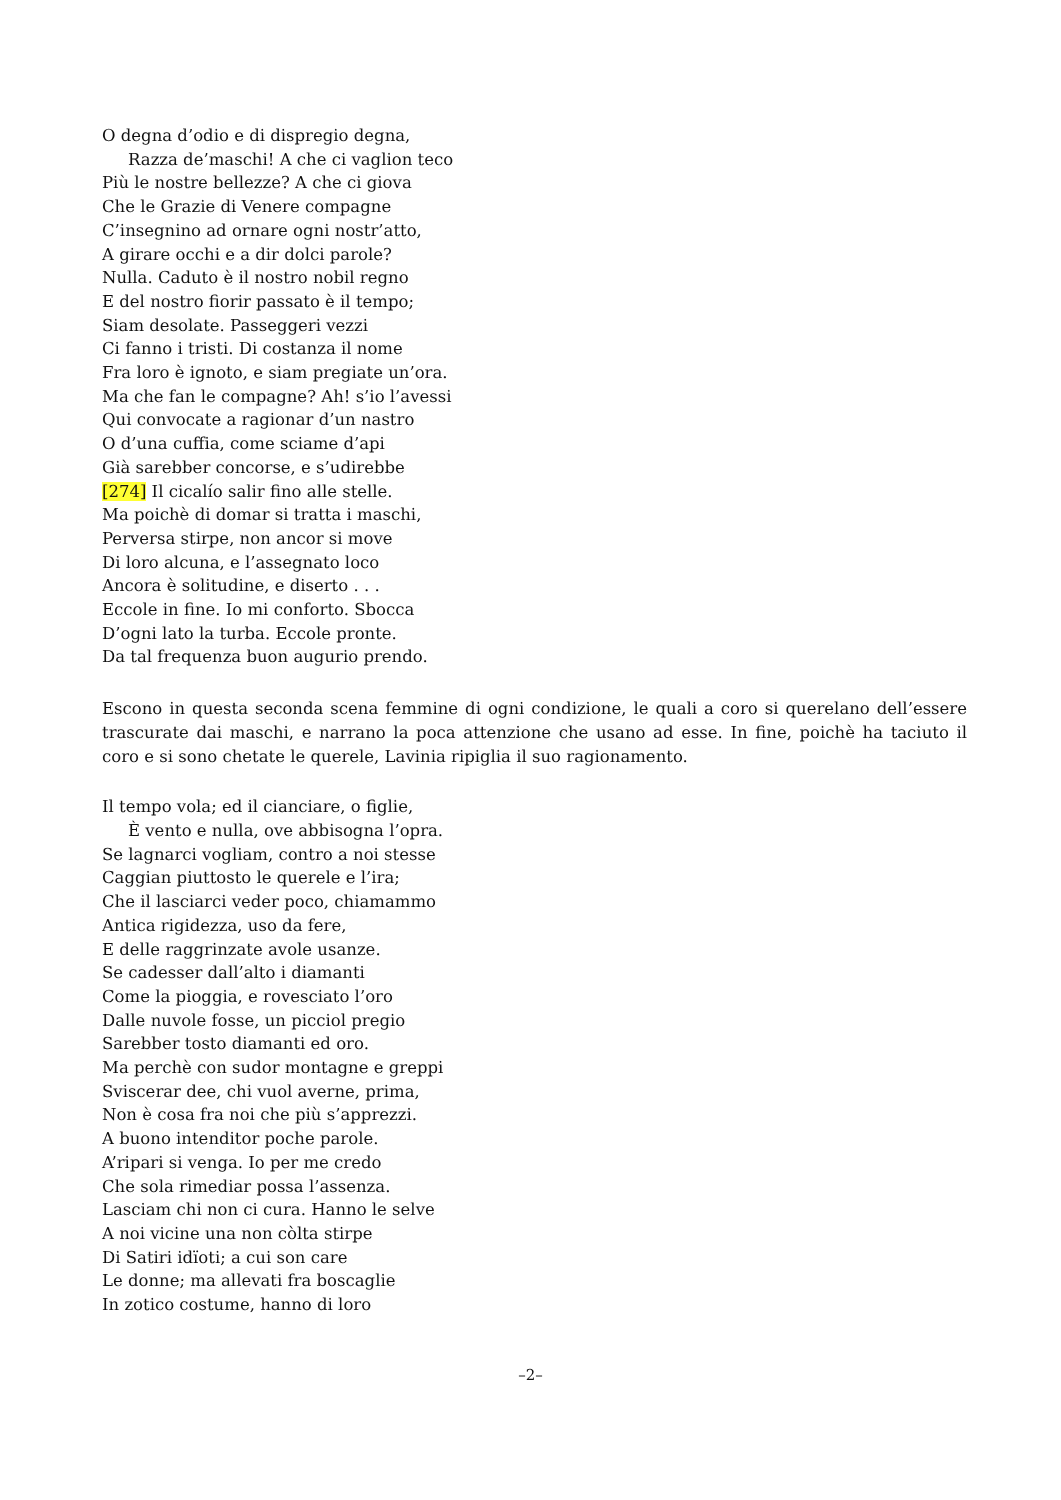O degna d’odio e di dispregio degna,
Razza de’maschi! A che ci vaglion teco
Più le nostre bellezze? A che ci giova
Che le Grazie di Venere compagne
C’insegnino ad ornare ogni nostr’atto,
A girare occhi e a dir dolci parole?
Nulla. Caduto è il nostro nobil regno
E del nostro fiorir passato è il tempo;
Siam desolate. Passeggeri vezzi
Ci fanno i tristi. Di costanza il nome
Fra loro è ignoto, e siam pregiate un’ora.
Ma che fan le compagne? Ah! s’io l’avessi
Qui convocate a ragionar d’un nastro
O d’una cuffia, come sciame d’api
Già sarebber concorse, e s’udirebbe
[274] Il cicalío salir fino alle stelle.
Ma poichè di domar si tratta i maschi,
Perversa stirpe, non ancor si move
Di loro alcuna, e l’assegnato loco
Ancora è solitudine, e diserto . . .
Eccole in fine. Io mi conforto. Sbocca
D’ogni lato la turba. Eccole pronte.
Da tal frequenza buon augurio prendo.
Escono in questa seconda scena femmine di ogni condizione, le quali a coro si querelano dell’essere trascurate dai maschi, e narrano la poca attenzione che usano ad esse. In fine, poichè ha taciuto il coro e si sono chetate le querele, Lavinia ripiglia il suo ragionamento.
Il tempo vola; ed il cianciare, o figlie,
È vento e nulla, ove abbisogna l’opra.
Se lagnarci vogliam, contro a noi stesse
Caggian piuttosto le querele e l’ira;
Che il lasciarci veder poco, chiamammo
Antica rigidezza, uso da fere,
E delle raggrinzate avole usanze.
Se cadesser dall’alto i diamanti
Come la pioggia, e rovesciato l’oro
Dalle nuvole fosse, un picciol pregio
Sarebber tosto diamanti ed oro.
Ma perchè con sudor montagne e greppi
Sviscerar dee, chi vuol averne, prima,
Non è cosa fra noi che più s’apprezzi.
A buono intenditor poche parole.
A’ripari si venga. Io per me credo
Che sola rimediar possa l’assenza.
Lasciam chi non ci cura. Hanno le selve
A noi vicine una non còlta stirpe
Di Satiri idïoti; a cui son care
Le donne; ma allevati fra boscaglie
In zotico costume, hanno di loro
–2–